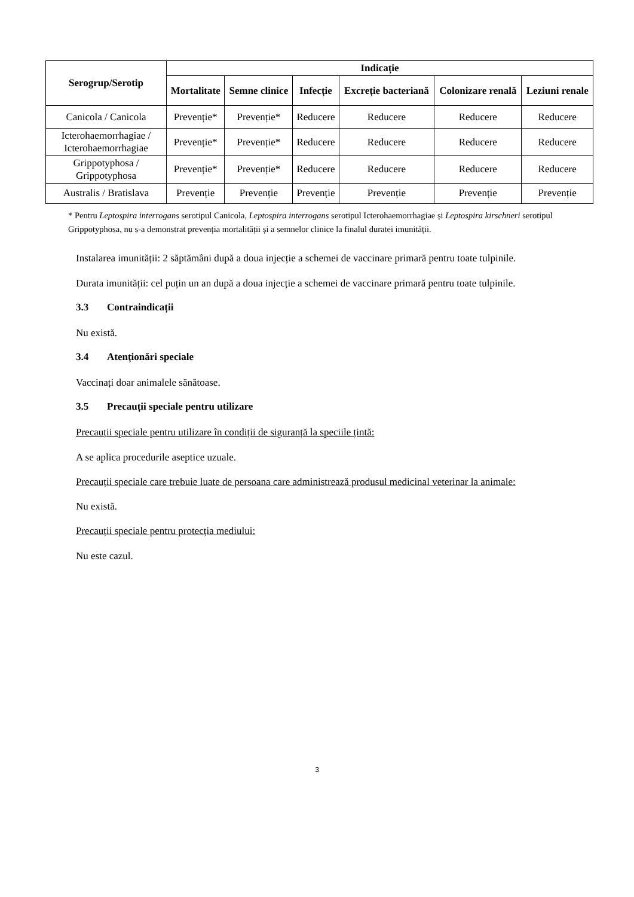| Serogrup/Serotip | Indicație | | | | | |
| --- | --- | --- | --- | --- | --- | --- |
| | Mortalitate | Semne clinice | Infecție | Excreție bacteriană | Colonizare renală | Leziuni renale |
| Canicola / Canicola | Prevenție* | Prevenție* | Reducere | Reducere | Reducere | Reducere |
| Icterohaemorrhagiae / Icterohaemorrhagiae | Prevenție* | Prevenție* | Reducere | Reducere | Reducere | Reducere |
| Grippotyphosa / Grippotyphosa | Prevenție* | Prevenție* | Reducere | Reducere | Reducere | Reducere |
| Australis / Bratislava | Prevenție | Prevenție | Prevenție | Prevenție | Prevenție | Prevenție |
* Pentru Leptospira interrogans serotipul Canicola, Leptospira interrogans serotipul Icterohaemorrhagiae și Leptospira kirschneri serotipul Grippotyphosa, nu s-a demonstrat prevenția mortalității și a semnelor clinice la finalul duratei imunității.
Instalarea imunității: 2 săptămâni după a doua injecție a schemei de vaccinare primară pentru toate tulpinile.
Durata imunității: cel puțin un an după a doua injecție a schemei de vaccinare primară pentru toate tulpinile.
3.3 Contraindicații
Nu există.
3.4 Atenționări speciale
Vaccinați doar animalele sănătoase.
3.5 Precauții speciale pentru utilizare
Precauții speciale pentru utilizare în condiții de siguranță la speciile țintă:
A se aplica procedurile aseptice uzuale.
Precauții speciale care trebuie luate de persoana care administrează produsul medicinal veterinar la animale:
Nu există.
Precauții speciale pentru protecția mediului:
Nu este cazul.
3